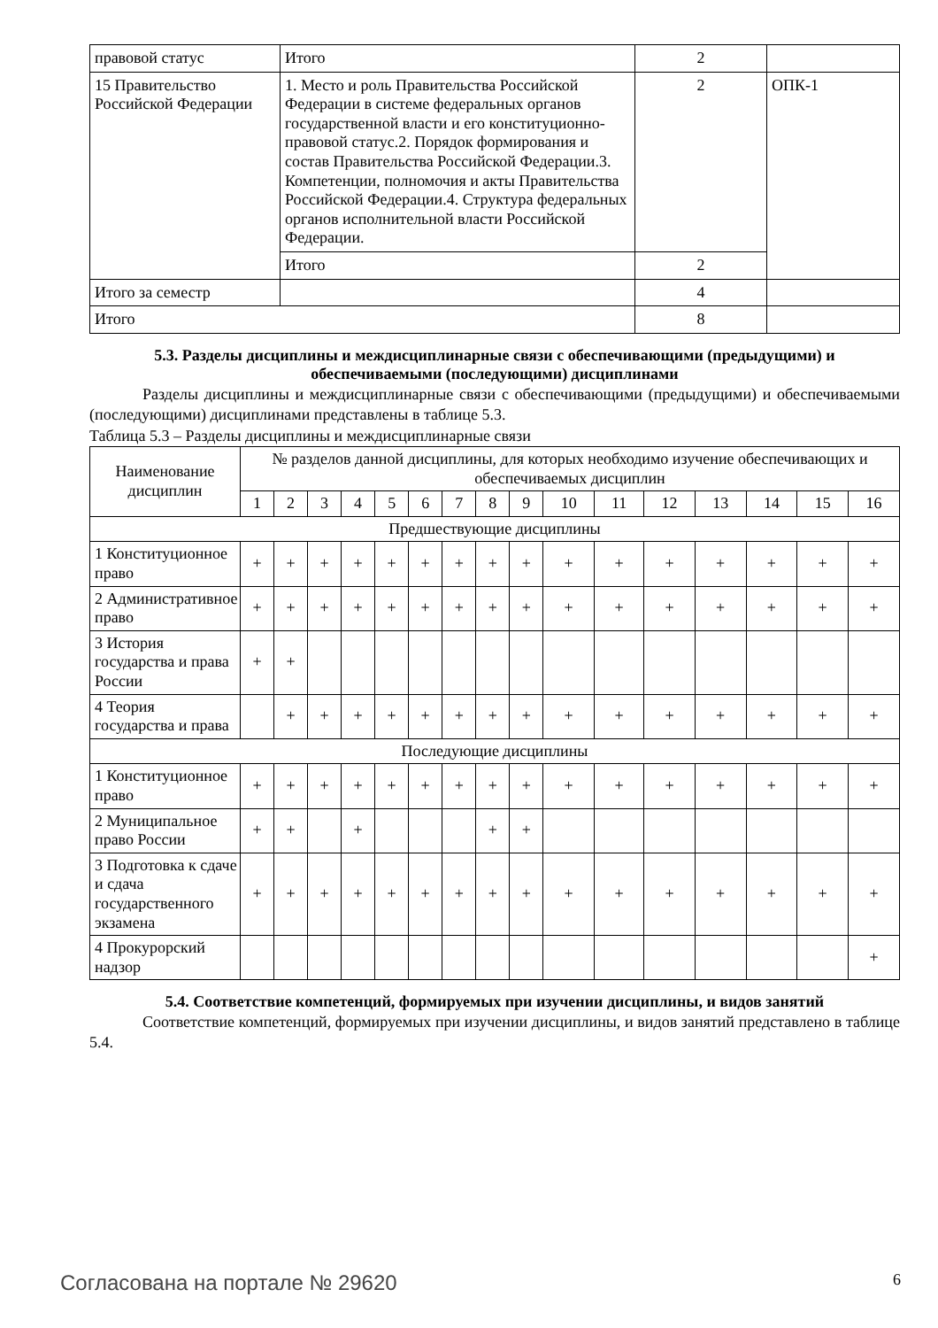| правовой статус | Итого | 2 | |
| 15 Правительство Российской Федерации | 1. Место и роль Правительства Российской Федерации в системе федеральных органов государственной власти и его конституционно-правовой статус.2. Порядок формирования и состав Правительства Российской Федерации.3. Компетенции, полномочия и акты Правительства Российской Федерации.4. Структура федеральных органов исполнительной власти Российской Федерации. | 2 | ОПК-1 |
| | Итого | 2 | |
| Итого за семестр | | 4 | |
| Итого | | 8 | |
5.3. Разделы дисциплины и междисциплинарные связи с обеспечивающими (предыдущими) и обеспечиваемыми (последующими) дисциплинами
Разделы дисциплины и междисциплинарные связи с обеспечивающими (предыдущими) и обеспечиваемыми (последующими) дисциплинами представлены в таблице 5.3.
Таблица 5.3 – Разделы дисциплины и междисциплинарные связи
| Наименование дисциплин | № разделов данной дисциплины, для которых необходимо изучение обеспечивающих и обеспечиваемых дисциплин | | | | | | | | | | | | | | | |
| --- | --- | --- | --- | --- | --- | --- | --- | --- | --- | --- | --- | --- | --- | --- | --- | --- |
| | 1 | 2 | 3 | 4 | 5 | 6 | 7 | 8 | 9 | 10 | 11 | 12 | 13 | 14 | 15 | 16 |
| Предшествующие дисциплины | | | | | | | | | | | | | | | | |
| 1 Конституционное право | + | + | + | + | + | + | + | + | + | + | + | + | + | + | + | + |
| 2 Административное право | + | + | + | + | + | + | + | + | + | + | + | + | + | + | + | + |
| 3 История государства и права России | + | + | | | | | | | | | | | | | | |
| 4 Теория государства и права | | + | + | + | + | + | + | + | + | + | + | + | + | + | + | + |
| Последующие дисциплины | | | | | | | | | | | | | | | | |
| 1 Конституционное право | + | + | + | + | + | + | + | + | + | + | + | + | + | + | + | + |
| 2 Муниципальное право России | + | + | | + | | | | + | + | | | | | | | |
| 3 Подготовка к сдаче и сдача государственного экзамена | + | + | + | + | + | + | + | + | + | + | + | + | + | + | + | + |
| 4 Прокурорский надзор | | | | | | | | | | | | | | | | + |
5.4. Соответствие компетенций, формируемых при изучении дисциплины, и видов занятий
Соответствие компетенций, формируемых при изучении дисциплины, и видов занятий представлено в таблице 5.4.
Согласована на портале № 29620 6